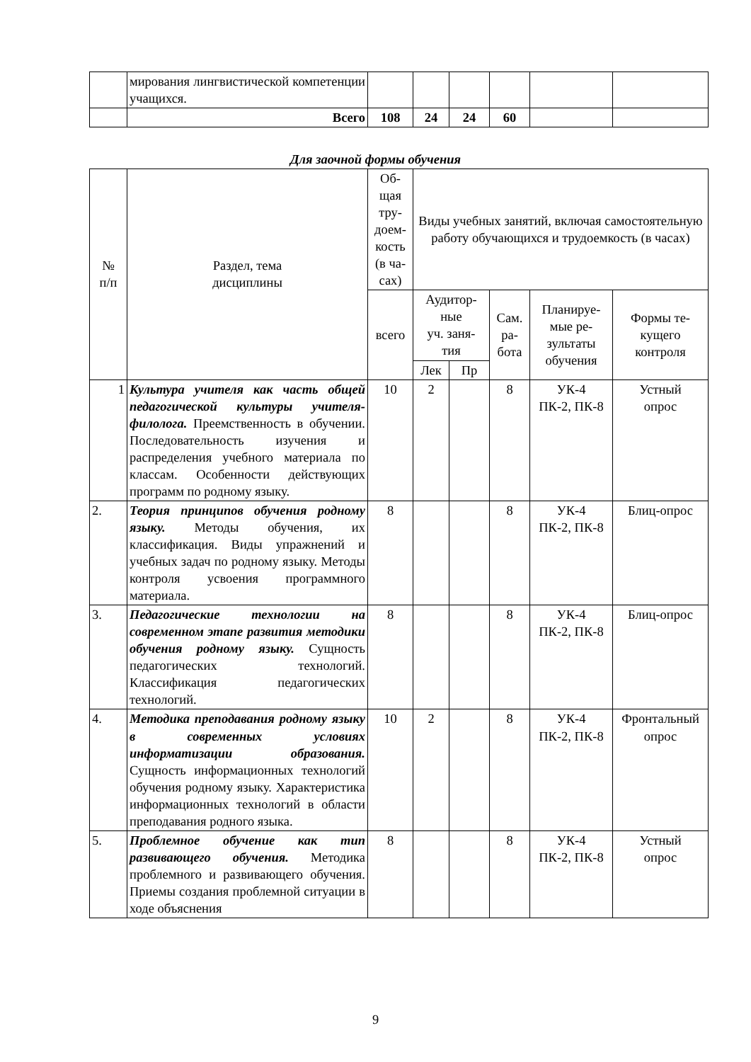| | мирования лингвистической компетенции учащихся. | | | | | | |
| | Всего | 108 | 24 | 24 | 60 | | |
Для заочной формы обучения
| № п/п | Раздел, тема дисциплины | Об- щая тру- доем- кость (в ча- сах) | Виды учебных занятий, включая самостоятельную работу обучающихся и трудоемкость (в часах) | | | | |
| --- | --- | --- | --- | --- | --- | --- | --- |
| | | всего | Аудитор- ные уч. заня- тия | | Сам. ра- бота | Планируе- мые ре- зультаты обучения | Формы те- кущего контроля |
| | | | Лек | Пр | | | |
| 1 | Культура учителя как часть общей педагогической культуры учителя-филолога. Преемственность в обучении. Последовательность изучения и распределения учебного материала по классам. Особенности действующих программ по родному языку. | 10 | 2 | | 8 | УК-4 ПК-2, ПК-8 | Устный опрос |
| 2. | Теория принципов обучения родному языку. Методы обучения, их классификация. Виды упражнений и учебных задач по родному языку. Методы контроля усвоения программного материала. | 8 | | | 8 | УК-4 ПК-2, ПК-8 | Блиц-опрос |
| 3. | Педагогические технологии на современном этапе развития методики обучения родному языку. Сущность педагогических технологий. Классификация педагогических технологий. | 8 | | | 8 | УК-4 ПК-2, ПК-8 | Блиц-опрос |
| 4. | Методика преподавания родному языку в современных условиях информатизации образования. Сущность информационных технологий обучения родному языку. Характеристика информационных технологий в области преподавания родного языка. | 10 | 2 | | 8 | УК-4 ПК-2, ПК-8 | Фронтальный опрос |
| 5. | Проблемное обучение как тип развивающего обучения. Методика проблемного и развивающего обучения. Приемы создания проблемной ситуации в ходе объяснения | 8 | | | 8 | УК-4 ПК-2, ПК-8 | Устный опрос |
9